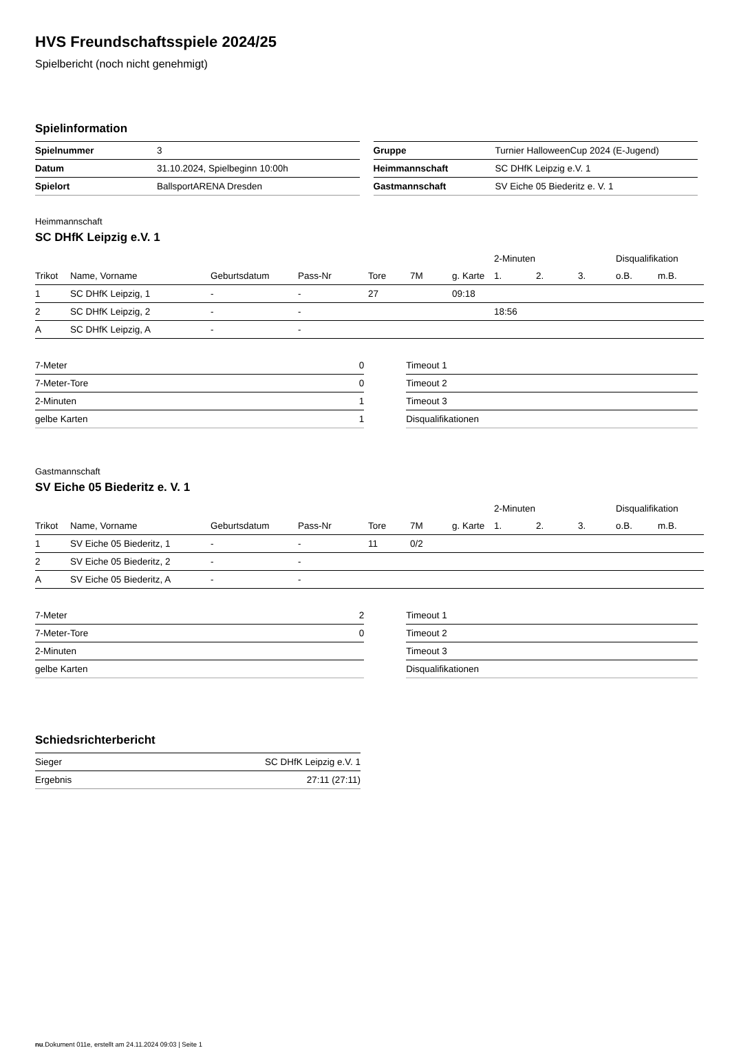HVS Freundschaftsspiele 2024/25
Spielbericht (noch nicht genehmigt)
Spielinformation
| Spielnummer | 3 |
| Datum | 31.10.2024, Spielbeginn 10:00h |
| Spielort | BallsportARENA Dresden |
| Gruppe | Turnier HalloweenCup 2024 (E-Jugend) |
| Heimmannschaft | SC DHfK Leipzig e.V. 1 |
| Gastmannschaft | SV Eiche 05 Biederitz e. V. 1 |
Heimmannschaft
SC DHfK Leipzig e.V. 1
| | | | | | | | | 2-Minuten | | | Disqualifikation | |
| --- | --- | --- | --- | --- | --- | --- | --- | --- | --- | --- | --- | --- |
| Trikot | Name, Vorname | Geburtsdatum | Pass-Nr | Tore | 7M | g. Karte | | 1. | 2. | 3. | o.B. | m.B. |
| 1 | SC DHfK Leipzig, 1 | - | - | 27 | | 09:18 | | | | | | |
| 2 | SC DHfK Leipzig, 2 | - | - | | | | | 18:56 | | | | |
| A | SC DHfK Leipzig, A | - | - | | | | | | | | | |
| 7-Meter | 0 |
| 7-Meter-Tore | 0 |
| 2-Minuten | 1 |
| gelbe Karten | 1 |
| Timeout 1 |
| Timeout 2 |
| Timeout 3 |
| Disqualifikationen |
Gastmannschaft
SV Eiche 05 Biederitz e. V. 1
| | | | | | | | | 2-Minuten | | | Disqualifikation | |
| --- | --- | --- | --- | --- | --- | --- | --- | --- | --- | --- | --- | --- |
| Trikot | Name, Vorname | Geburtsdatum | Pass-Nr | Tore | 7M | g. Karte | | 1. | 2. | 3. | o.B. | m.B. |
| 1 | SV Eiche 05 Biederitz, 1 | - | - | 11 | 0/2 | | | | | | | |
| 2 | SV Eiche 05 Biederitz, 2 | - | - | | | | | | | | | |
| A | SV Eiche 05 Biederitz, A | - | - | | | | | | | | | |
| 7-Meter | 2 |
| 7-Meter-Tore | 0 |
| 2-Minuten | |
| gelbe Karten | |
| Timeout 1 |
| Timeout 2 |
| Timeout 3 |
| Disqualifikationen |
Schiedsrichterbericht
| Sieger | SC DHfK Leipzig e.V. 1 |
| Ergebnis | 27:11 (27:11) |
nu.Dokument 011e, erstellt am 24.11.2024 09:03 | Seite 1